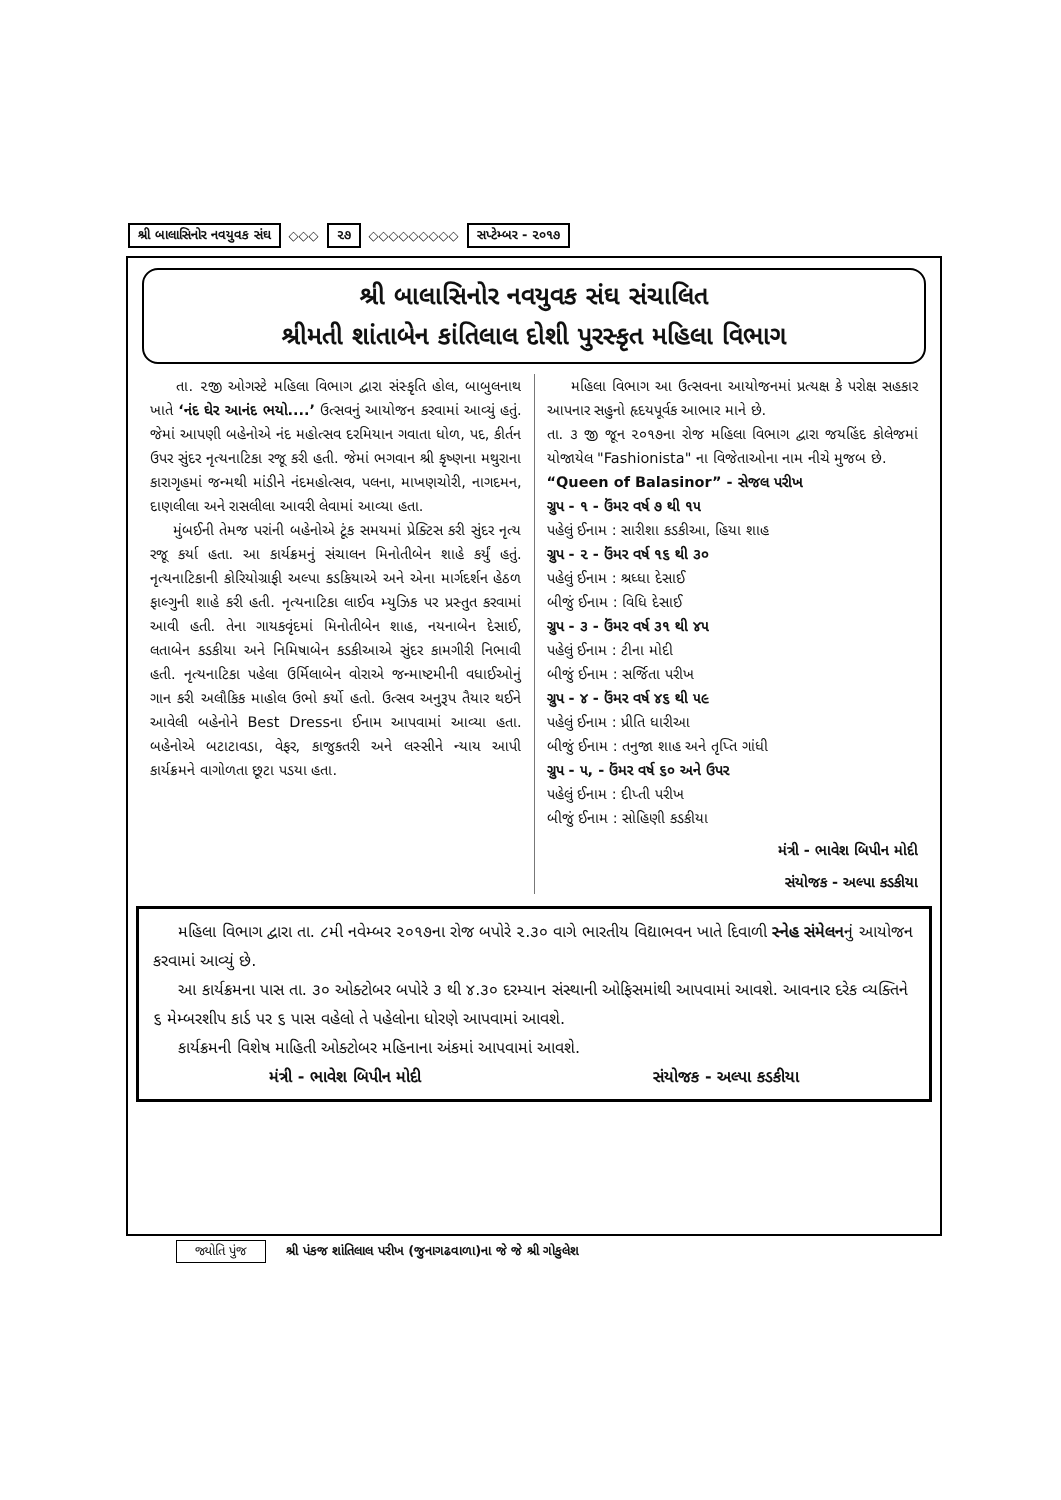શ્રી બાલાસિનોર નવયુવક સંઘ ◇◇◇ ૨૭ ◇◇◇◇◇◇◇◇◇ સપ્ટેમ્બર - ૨૦૧૭
શ્રી બાલાસિનોર નવયુવક સંઘ સંચાલિત
શ્રીમતી શાંતાબેન કાંતિલાલ દોશી પુરસ્કૃત મહિલા વિભાગ
તા. ૨જી ઓગસ્ટે મહિલા વિભાગ દ્વારા સંસ્કૃતિ હોલ, બાબુલનાથ ખાતે ‘નંદ ઘેર આનંદ ભયો....’ ઉત્સવનું આયોજન કરવામાં આવ્યું હતું. જેમાં આપણી બહેનોએ નંદ મહોત્સવ દરમિયાન ગવાતા ધોળ, પદ, કીર્તન ઉપર સુંદર નૃત્યનાટિકા રજૂ કરી હતી. જેમાં ભગવાન શ્રી કૃષ્ણના મથુરાના કારાગૃહમાં જન્મથી માંડીને નંદમહોત્સવ, પલના, માખણચોરી, નાગદમન, દાણલીલા અને રાસલીલા આવરી લેવામાં આવ્યા હતા.
મુંબઈની તેમજ પરાંની બહેનોએ ટૂંક સમયમાં પ્રેક્ટિસ કરી સુંદર નૃત્ય રજૂ કર્યા હતા. આ કાર્યક્રમનું સંચાલન મિનોતીબેન શાહે કર્યું હતું. નૃત્યનાટિકાની કોરિયોગ્રાફી અલ્પા કડકિયાએ અને એના માર્ગદર્શન હેઠળ ફાલ્ગુની શાહે કરી હતી. નૃત્યનાટિકા લાઈવ મ્યુઝિક પર પ્રસ્તુત કરવામાં આવી હતી. તેના ગાયકવૃંદમાં મિનોતીબેન શાહ, નયનાબેન દેસાઈ, લતાબેન કડકીયા અને નિમિષાબેન કડકીઆએ સુંદર કામગીરી નિભાવી હતી. નૃત્યનાટિકા પહેલા ઉર્મિલાબેન વોરાએ જન્માષ્ટમીની વધાઈઓનું ગાન કરી અલૌકિક માહોલ ઉભો કર્યો હતો. ઉત્સવ અનુરૂપ તૈયાર થઈને આવેલી બહેનોને Best Dressના ઈનામ આપવામાં આવ્યા હતા. બહેનોએ બટાટાવડા, વેફર, કાજુકતરી અને લસ્સીને ન્યાય આપી કાર્યક્રમને વાગોળતા છૂટા પડયા હતા.
મહિલા વિભાગ આ ઉત્સવના આયોજનમાં પ્રત્યક્ષ કે પરોક્ષ સહકાર આપનાર સહુનો હૃદયપૂર્વક આભાર માને છે.
તા. ૩ જી જૂન ૨૦૧૭ના રોજ મહિલા વિભાગ દ્વારા જયહિંદ કોલેજમાં યોજાયેલ "Fashionista" ના વિજેતાઓના નામ નીચે મુજબ છે.
“Queen of Balasinor” - સેજલ પરીખ
ગ્રુપ - ૧ - ઉંમર વર્ષ ૭ થી ૧૫
પહેલું ઈનામ : સારીશા કડકીઆ, હિયા શાહ
ગ્રુપ - ૨ - ઉંમર વર્ષ ૧૬ થી ૩૦
પહેલું ઈનામ : શ્રધ્ધા દેસાઈ
બીજું ઈનામ : વિધિ દેસાઈ
ગ્રુપ - ૩ - ઉંમર વર્ષ ૩૧ થી ૪૫
પહેલું ઈનામ : ટીના મોદી
બીજું ઈનામ : સર્જિતા પરીખ
ગ્રુપ - ૪ - ઉંમર વર્ષ ૪૬ થી ૫૯
પહેલું ઈનામ : પ્રીતિ ધારીઆ
બીજું ઈનામ : તનુજા શાહ અને તૃપ્તિ ગાંધી
ગ્રુપ - ૫, - ઉંમર વર્ષ ૬૦ અને ઉપર
પહેલું ઈનામ : દીપ્તી પરીખ
બીજું ઈનામ : સોહિણી કડકીયા
મંત્રી - ભાવેશ બિપીન મોદી
સંયોજક - અલ્પા કડકીયા
મહિલા વિભાગ દ્વારા તા. ૮મી નવેમ્બર ૨૦૧૭ના રોજ બપોરે ૨.૩૦ વાગે ભારતીય વિદ્યાભવન ખાતે દિવાળી સ્નેહ સંમેલનનું આયોજન કરવામાં આવ્યું છે.
આ કાર્યક્રમના પાસ તા. ૩૦ ઓક્ટોબર બપોરે ૩ થી ૪.૩૦ દરમ્યાન સંસ્થાની ઓફિસમાંથી આપવામાં આવશે. આવનાર દરેક વ્યક્તિને ૬ મેમ્બરશીપ કાર્ડ પર ૬ પાસ વહેલો તે પહેલોના ધોરણે આપવામાં આવશે.
કાર્યક્રમની વિશેષ માહિતી ઓક્ટોબર મહિનાના અંકમાં આપવામાં આવશે.
મંત્રી - ભાવેશ બિપીન મોદી સંયોજક - અલ્પા કડકીયા
જ્યોતિ પુંજ શ્રી પંકજ શાંતિલાલ પરીખ (જુનાગઢવાળા)ના જે જે શ્રી ગોકુલેશ